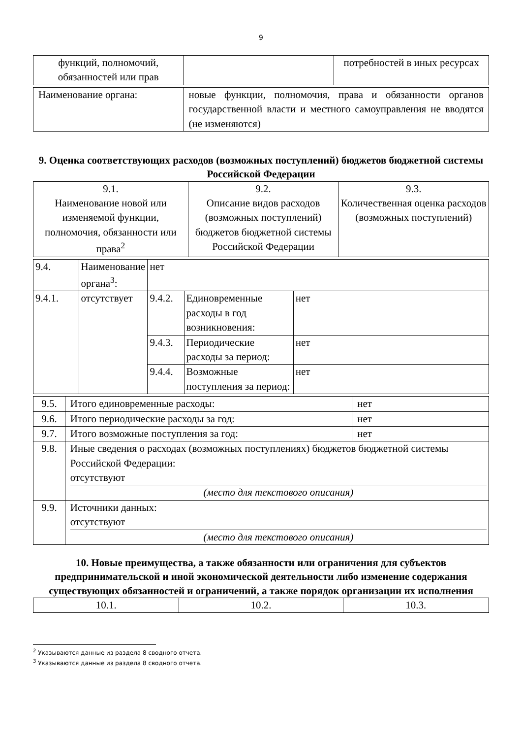9
| функций, полномочий, обязанностей или прав | | потребностей в иных ресурсах |
| Наименование органа: | новые функции, полномочия, права и обязанности органов государственной власти и местного самоуправления не вводятся (не изменяются) |
9. Оценка соответствующих расходов (возможных поступлений) бюджетов бюджетной системы Российской Федерации
| 9.1. Наименование новой или изменяемой функции, полномочия, обязанности или права<sup>2</sup> | 9.2. Описание видов расходов (возможных поступлений) бюджетов бюджетной системы Российской Федерации | 9.3. Количественная оценка расходов (возможных поступлений) |
| 9.4. | Наименование органа<sup>3</sup>: | нет | | |
| 9.4.1. | отсутствует | 9.4.2. | Единовременные расходы в год возникновения: | нет |
| | | 9.4.3. | Периодические расходы за период: | нет |
| | | 9.4.4. | Возможные поступления за период: | нет |
| 9.5. | Итого единовременные расходы: | нет |
| 9.6. | Итого периодические расходы за год: | нет |
| 9.7. | Итого возможные поступления за год: | нет |
| 9.8. | Иные сведения о расходах (возможных поступлениях) бюджетов бюджетной системы Российской Федерации: отсутствуют (место для текстового описания) | |
| 9.9. | Источники данных: отсутствуют (место для текстового описания) | |
10. Новые преимущества, а также обязанности или ограничения для субъектов предпринимательской и иной экономической деятельности либо изменение содержания существующих обязанностей и ограничений, а также порядок организации их исполнения
| 10.1. | 10.2. | 10.3. |
<sup>2</sup> Указываются данные из раздела 8 сводного отчета.
<sup>3</sup> Указываются данные из раздела 8 сводного отчета.